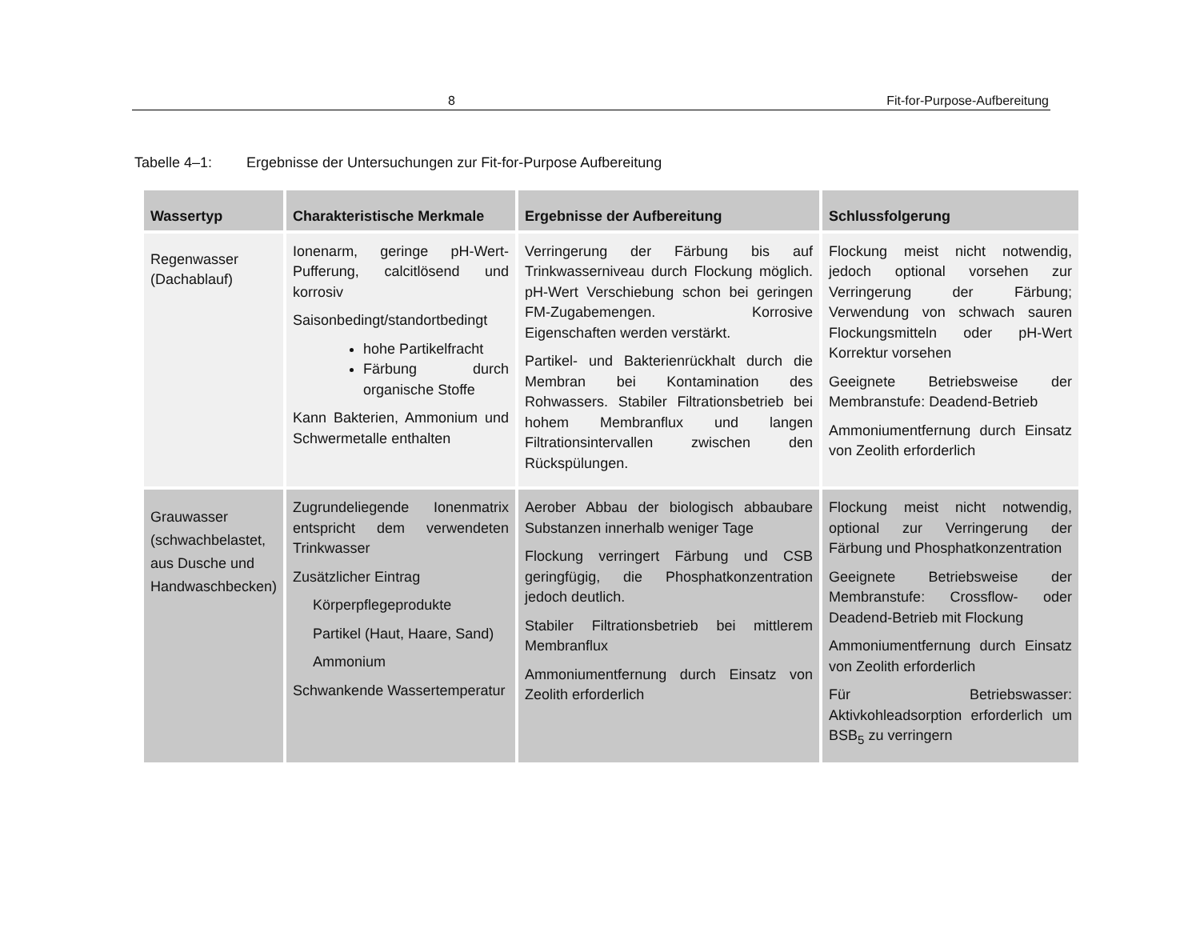8 Fit-for-Purpose-Aufbereitung
Tabelle 4–1: Ergebnisse der Untersuchungen zur Fit-for-Purpose Aufbereitung
| Wassertyp | Charakteristische Merkmale | Ergebnisse der Aufbereitung | Schlussfolgerung |
| --- | --- | --- | --- |
| Regenwasser (Dachablauf) | Ionenarm, geringe pH-Wert-Pufferung, calcitlösend und korrosiv Saisonbedingt/standortbedingt hohe Partikelfracht Färbung durch organische Stoffe Kann Bakterien, Ammonium und Schwermetalle enthalten | Verringerung der Färbung bis auf Trinkwasserniveau durch Flockung möglich. pH-Wert Verschiebung schon bei geringen FM-Zugabemengen. Korrosive Eigenschaften werden verstärkt. Partikel- und Bakterienrückhalt durch die Membran bei Kontamination des Rohwassers. Stabiler Filtrationsbetrieb bei hohem Membranflux und langen Filtrationsintervallen zwischen den Rückspülungen. | Flockung meist nicht notwendig, jedoch optional vorsehen zur Verringerung der Färbung; Verwendung von schwach sauren Flockungsmitteln oder pH-Wert Korrektur vorsehen Geeignete Betriebsweise der Membranstufe: Deadend-Betrieb Ammoniumentfernung durch Einsatz von Zeolith erforderlich |
| Grauwasser (schwachbelastet, aus Dusche und Handwaschbecken) | Zugrundeliegende Ionenmatrix entspricht dem verwendeten Trinkwasser Zusätzlicher Eintrag Körperpflegeprodukte Partikel (Haut, Haare, Sand) Ammonium Schwankende Wassertemperatur | Aerober Abbau der biologisch abbaubare Substanzen innerhalb weniger Tage Flockung verringert Färbung und CSB geringfügig, die Phosphatkonzentration jedoch deutlich. Stabiler Filtrationsbetrieb bei mittlerem Membranflux Ammoniumentfernung durch Einsatz von Zeolith erforderlich | Flockung meist nicht notwendig, optional zur Verringerung der Färbung und Phosphatkonzentration Geeignete Betriebsweise der Membranstufe: Crossflow- oder Deadend-Betrieb mit Flockung Ammoniumentfernung durch Einsatz von Zeolith erforderlich Für Betriebswasser: Aktivkohleadsorption erforderlich um BSB<sub>5</sub> zu verringern |